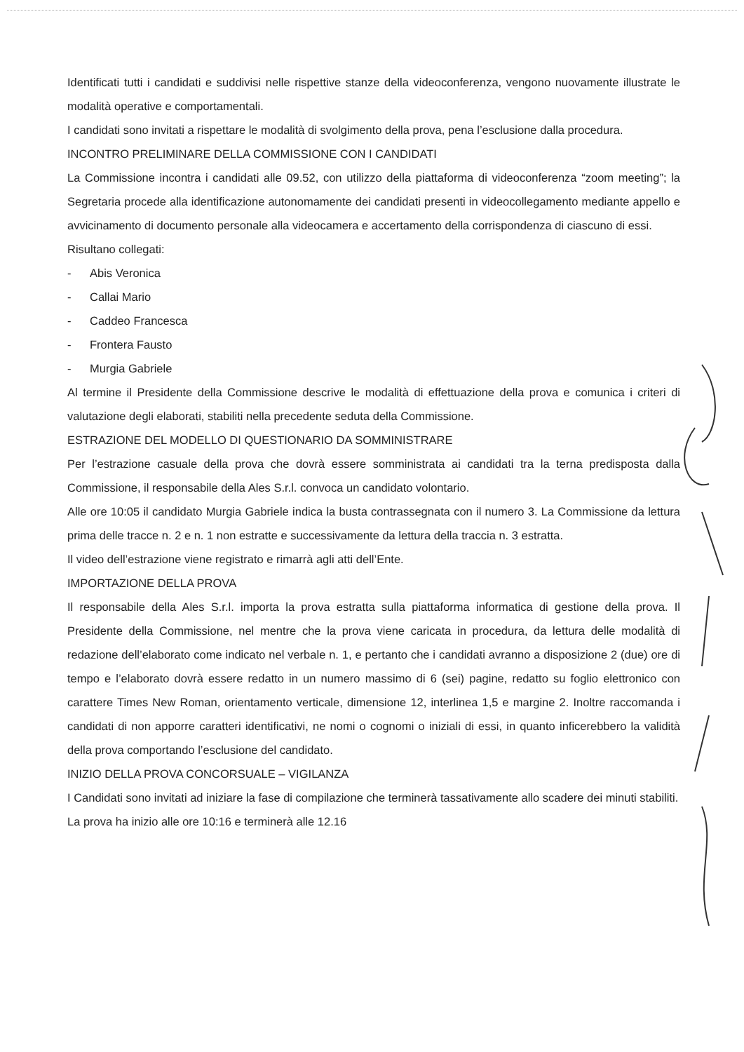Identificati tutti i candidati e suddivisi nelle rispettive stanze della videoconferenza, vengono nuovamente illustrate le modalità operative e comportamentali.
I candidati sono invitati a rispettare le modalità di svolgimento della prova, pena l’esclusione dalla procedura.
INCONTRO PRELIMINARE DELLA COMMISSIONE CON I CANDIDATI
La Commissione incontra i candidati alle 09.52, con utilizzo della piattaforma di videoconferenza “zoom meeting”; la Segretaria procede alla identificazione autonomamente dei candidati presenti in videocollegamento mediante appello e avvicinamento di documento personale alla videocamera e accertamento della corrispondenza di ciascuno di essi.
Risultano collegati:
- Abis Veronica
- Callai Mario
- Caddeo Francesca
- Frontera Fausto
- Murgia Gabriele
Al termine il Presidente della Commissione descrive le modalità di effettuazione della prova e comunica i criteri di valutazione degli elaborati, stabiliti nella precedente seduta della Commissione.
ESTRAZIONE DEL MODELLO DI QUESTIONARIO DA SOMMINISTRARE
Per l’estrazione casuale della prova che dovrà essere somministrata ai candidati tra la terna predisposta dalla Commissione, il responsabile della Ales S.r.l. convoca un candidato volontario.
Alle ore 10:05 il candidato Murgia Gabriele indica la busta contrassegnata con il numero 3. La Commissione da lettura prima delle tracce n. 2 e n. 1 non estratte e successivamente da lettura della traccia n. 3 estratta.
Il video dell’estrazione viene registrato e rimarrà agli atti dell’Ente.
IMPORTAZIONE DELLA PROVA
Il responsabile della Ales S.r.l. importa la prova estratta sulla piattaforma informatica di gestione della prova. Il Presidente della Commissione, nel mentre che la prova viene caricata in procedura, da lettura delle modalità di redazione dell’elaborato come indicato nel verbale n. 1, e pertanto che i candidati avranno a disposizione 2 (due) ore di tempo e l’elaborato dovrà essere redatto in un numero massimo di 6 (sei) pagine, redatto su foglio elettronico con carattere Times New Roman, orientamento verticale, dimensione 12, interlinea 1,5 e margine 2. Inoltre raccomanda i candidati di non apporre caratteri identificativi, ne nomi o cognomi o iniziali di essi, in quanto inficerebbero la validità della prova comportando l’esclusione del candidato.
INIZIO DELLA PROVA CONCORSUALE – VIGILANZA
I Candidati sono invitati ad iniziare la fase di compilazione che terminerà tassativamente allo scadere dei minuti stabiliti.
La prova ha inizio alle ore 10:16 e terminerà alle 12.16